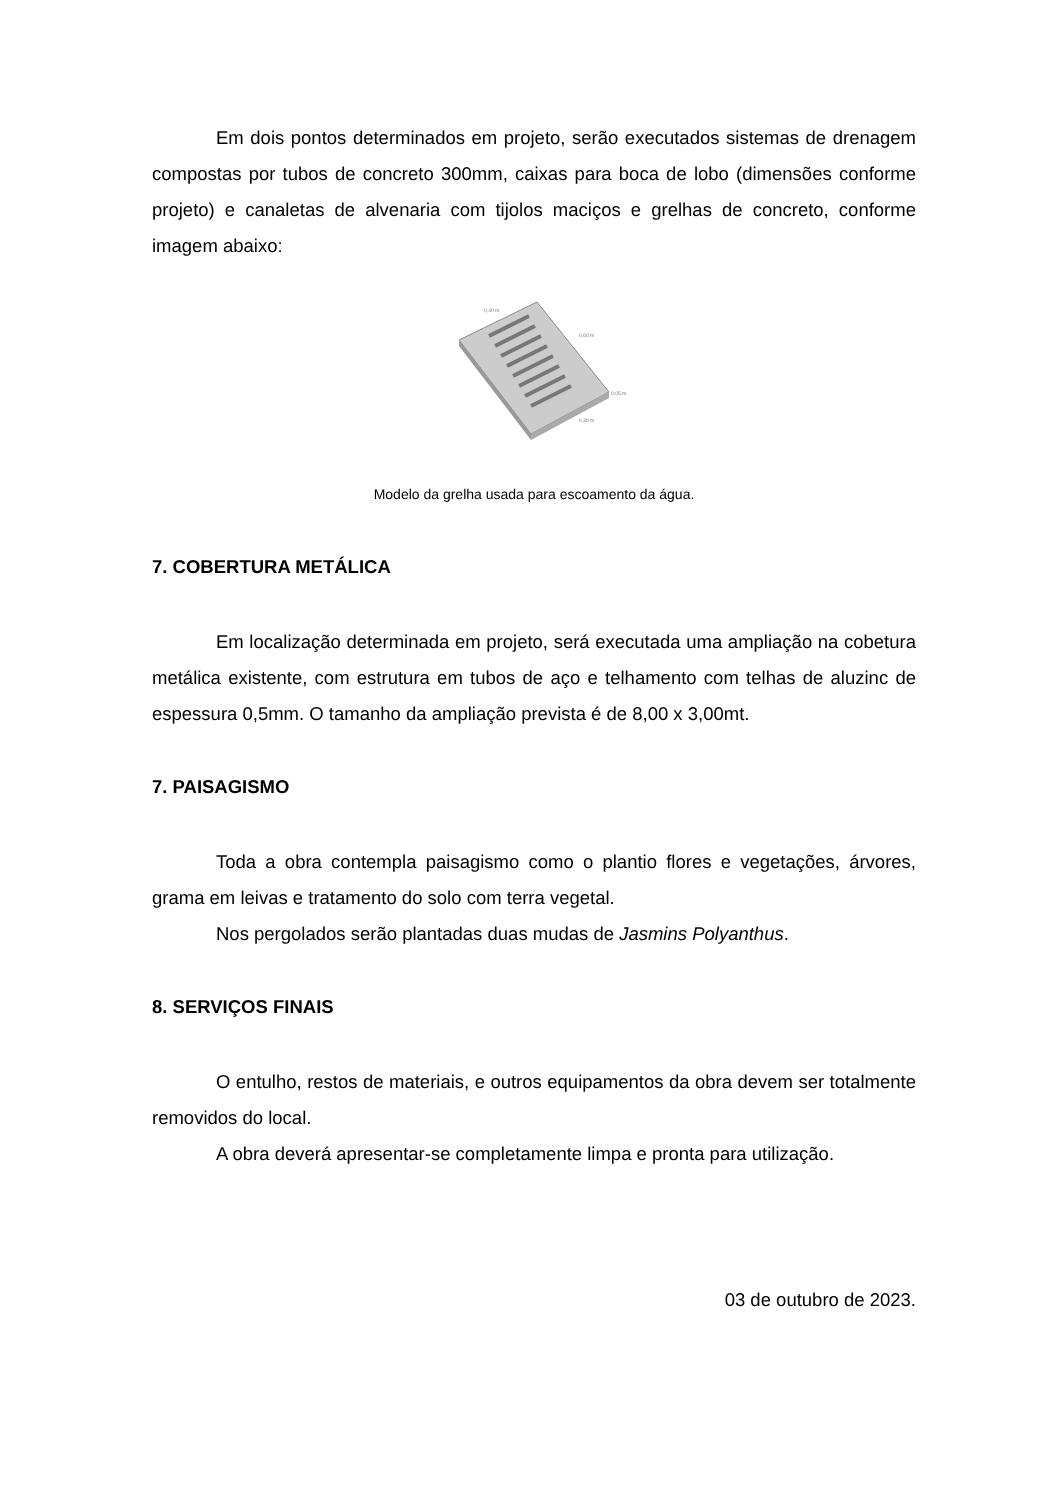Em dois pontos determinados em projeto, serão executados sistemas de drenagem compostas por tubos de concreto 300mm, caixas para boca de lobo (dimensões conforme projeto) e canaletas de alvenaria com tijolos maciços e grelhas de concreto, conforme imagem abaixo:
0,40 m
0,60 m
0,05 m
0,39 m
Modelo da grelha usada para escoamento da água.
7. COBERTURA METÁLICA
Em localização determinada em projeto, será executada uma ampliação na cobetura metálica existente, com estrutura em tubos de aço e telhamento com telhas de aluzinc de espessura 0,5mm. O tamanho da ampliação prevista é de 8,00 x 3,00mt.
7. PAISAGISMO
Toda a obra contempla paisagismo como o plantio flores e vegetações, árvores, grama em leivas e tratamento do solo com terra vegetal.
Nos pergolados serão plantadas duas mudas de Jasmins Polyanthus.
8. SERVIÇOS FINAIS
O entulho, restos de materiais, e outros equipamentos da obra devem ser totalmente removidos do local.
A obra deverá apresentar-se completamente limpa e pronta para utilização.
03 de outubro de 2023.